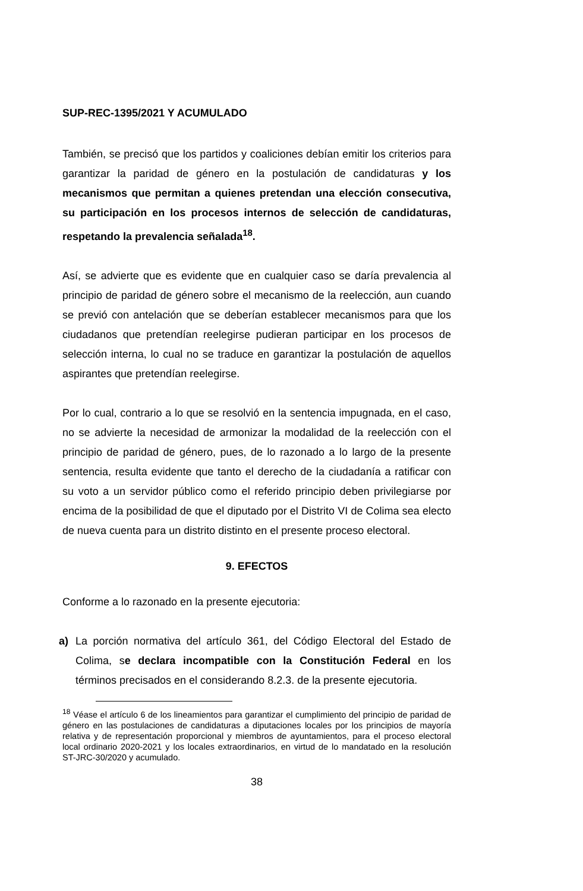SUP-REC-1395/2021 Y ACUMULADO
También, se precisó que los partidos y coaliciones debían emitir los criterios para garantizar la paridad de género en la postulación de candidaturas y los mecanismos que permitan a quienes pretendan una elección consecutiva, su participación en los procesos internos de selección de candidaturas, respetando la prevalencia señalada<sup>18</sup>.
Así, se advierte que es evidente que en cualquier caso se daría prevalencia al principio de paridad de género sobre el mecanismo de la reelección, aun cuando se previó con antelación que se deberían establecer mecanismos para que los ciudadanos que pretendían reelegirse pudieran participar en los procesos de selección interna, lo cual no se traduce en garantizar la postulación de aquellos aspirantes que pretendían reelegirse.
Por lo cual, contrario a lo que se resolvió en la sentencia impugnada, en el caso, no se advierte la necesidad de armonizar la modalidad de la reelección con el principio de paridad de género, pues, de lo razonado a lo largo de la presente sentencia, resulta evidente que tanto el derecho de la ciudadanía a ratificar con su voto a un servidor público como el referido principio deben privilegiarse por encima de la posibilidad de que el diputado por el Distrito VI de Colima sea electo de nueva cuenta para un distrito distinto en el presente proceso electoral.
9. EFECTOS
Conforme a lo razonado en la presente ejecutoria:
a) La porción normativa del artículo 361, del Código Electoral del Estado de Colima, se declara incompatible con la Constitución Federal en los términos precisados en el considerando 8.2.3. de la presente ejecutoria.
<sup>18</sup> Véase el artículo 6 de los lineamientos para garantizar el cumplimiento del principio de paridad de género en las postulaciones de candidaturas a diputaciones locales por los principios de mayoría relativa y de representación proporcional y miembros de ayuntamientos, para el proceso electoral local ordinario 2020-2021 y los locales extraordinarios, en virtud de lo mandatado en la resolución ST-JRC-30/2020 y acumulado.
38